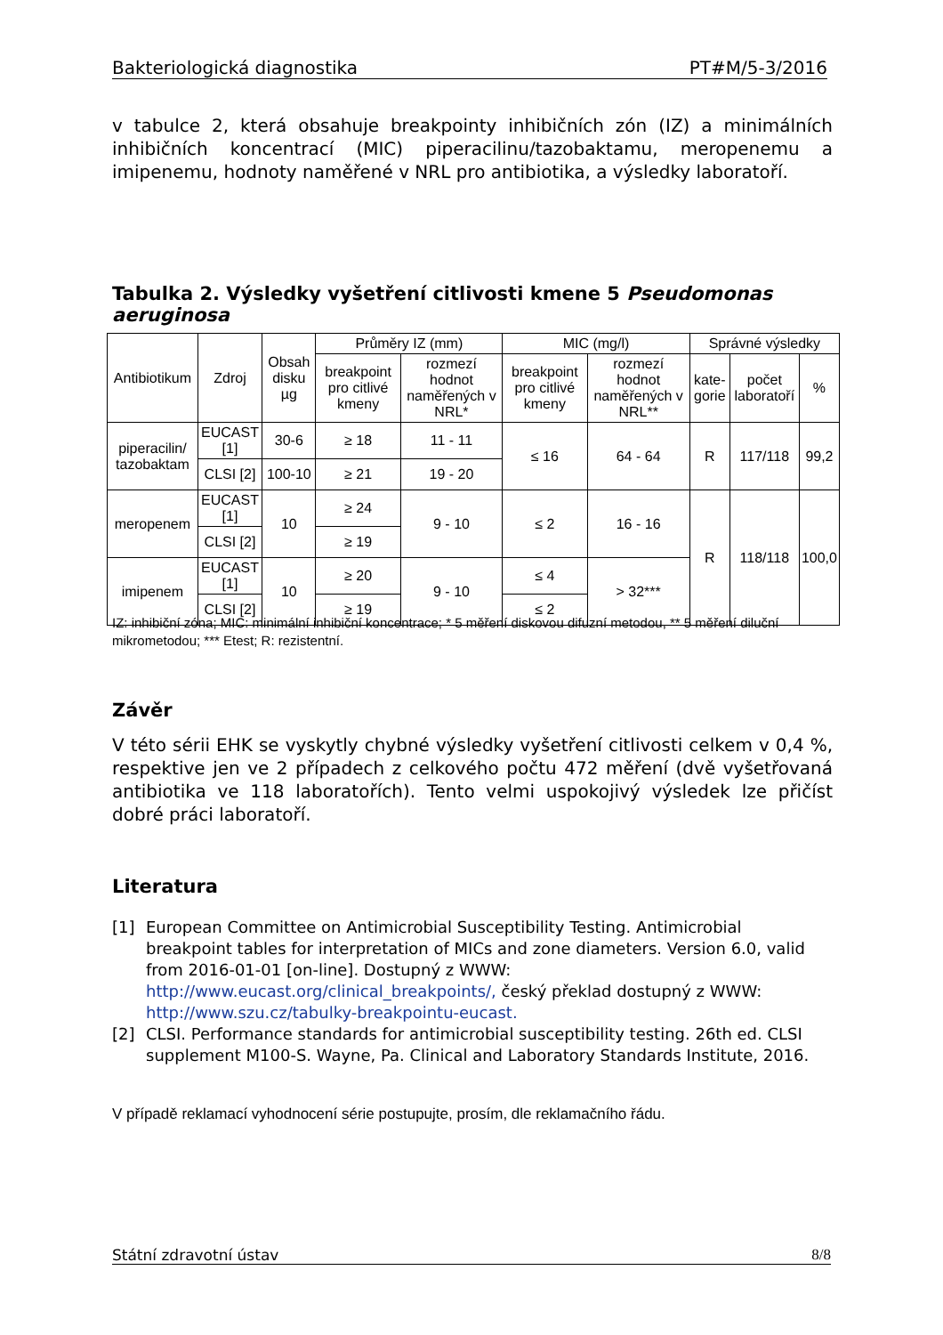Bakteriologická diagnostika PT#M/5-3/2016
v tabulce 2, která obsahuje breakpointy inhibičních zón (IZ) a minimálních inhibičních koncentrací (MIC) piperacilinu/tazobaktamu, meropenemu a imipenemu, hodnoty naměřené v NRL pro antibiotika, a výsledky laboratoří.
Tabulka 2. Výsledky vyšetření citlivosti kmene 5 Pseudomonas aeruginosa
| Antibiotikum | Zdroj | Obsah disku µg | Průměry IZ (mm) | | MIC (mg/l) | | Správné výsledky | | |
| --- | --- | --- | --- | --- | --- | --- | --- | --- | --- |
| | | | breakpoint pro citlivé kmeny | rozmezí hodnot naměřených v NRL* | breakpoint pro citlivé kmeny | rozmezí hodnot naměřených v NRL** | kate-gorie | počet laboratoří | % |
| piperacilin/ tazobaktam | EUCAST [1] | 30-6 | ≥ 18 | 11 - 11 | ≤ 16 | 64 - 64 | R | 117/118 | 99,2 |
| | CLSI [2] | 100-10 | ≥ 21 | 19 - 20 | | | | | |
| meropenem | EUCAST [1] | 10 | ≥ 24 | 9 - 10 | ≤ 2 | 16 - 16 | R | 118/118 | 100,0 |
| | CLSI [2] | | ≥ 19 | | | | | | |
| imipenem | EUCAST [1] | 10 | ≥ 20 | 9 - 10 | ≤ 4 | > 32*** | | | |
| | CLSI [2] | | ≥ 19 | | ≤ 2 | | | | |
IZ: inhibiční zóna; MIC: minimální inhibiční koncentrace; * 5 měření diskovou difuzní metodou, ** 5 měření diluční mikrometodou; *** Etest; R: rezistentní.
Závěr
V této sérii EHK se vyskytly chybné výsledky vyšetření citlivosti celkem v 0,4 %, respektive jen ve 2 případech z celkového počtu 472 měření (dvě vyšetřovaná antibiotika ve 118 laboratořích). Tento velmi uspokojivý výsledek lze přičíst dobré práci laboratoří.
Literatura
[1] European Committee on Antimicrobial Susceptibility Testing. Antimicrobial breakpoint tables for interpretation of MICs and zone diameters. Version 6.0, valid from 2016-01-01 [on-line]. Dostupný z WWW: http://www.eucast.org/clinical_breakpoints/, český překlad dostupný z WWW: http://www.szu.cz/tabulky-breakpointu-eucast.
[2] CLSI. Performance standards for antimicrobial susceptibility testing. 26th ed. CLSI supplement M100-S. Wayne, Pa. Clinical and Laboratory Standards Institute, 2016.
V případě reklamací vyhodnocení série postupujte, prosím, dle reklamačního řádu.
Státní zdravotní ústav 8/8